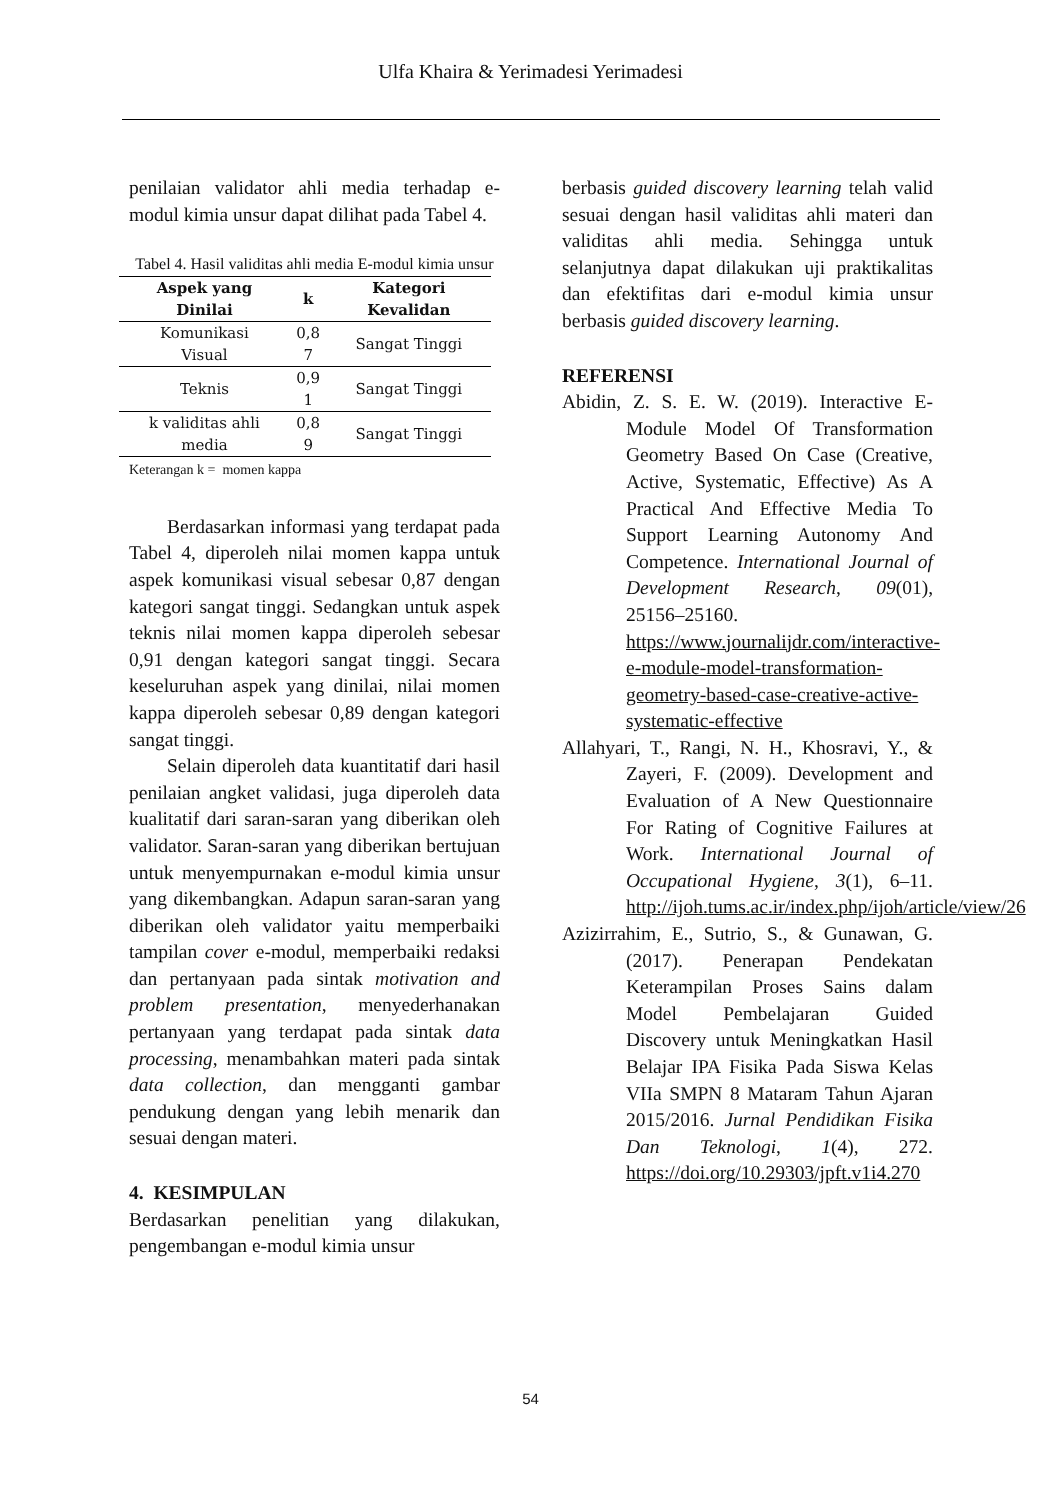Ulfa Khaira & Yerimadesi Yerimadesi
penilaian validator ahli media terhadap e-modul kimia unsur dapat dilihat pada Tabel 4.
Tabel 4. Hasil validitas ahli media E-modul kimia unsur
| Aspek yang Dinilai | k | Kategori Kevalidan |
| --- | --- | --- |
| Komunikasi Visual | 0,8 7 | Sangat Tinggi |
| Teknis | 0,9 1 | Sangat Tinggi |
| k validitas ahli media | 0,8 9 | Sangat Tinggi |
Keterangan k = momen kappa
Berdasarkan informasi yang terdapat pada Tabel 4, diperoleh nilai momen kappa untuk aspek komunikasi visual sebesar 0,87 dengan kategori sangat tinggi. Sedangkan untuk aspek teknis nilai momen kappa diperoleh sebesar 0,91 dengan kategori sangat tinggi. Secara keseluruhan aspek yang dinilai, nilai momen kappa diperoleh sebesar 0,89 dengan kategori sangat tinggi.
Selain diperoleh data kuantitatif dari hasil penilaian angket validasi, juga diperoleh data kualitatif dari saran-saran yang diberikan oleh validator. Saran-saran yang diberikan bertujuan untuk menyempurnakan e-modul kimia unsur yang dikembangkan. Adapun saran-saran yang diberikan oleh validator yaitu memperbaiki tampilan cover e-modul, memperbaiki redaksi dan pertanyaan pada sintak motivation and problem presentation, menyederhanakan pertanyaan yang terdapat pada sintak data processing, menambahkan materi pada sintak data collection, dan mengganti gambar pendukung dengan yang lebih menarik dan sesuai dengan materi.
4. KESIMPULAN
Berdasarkan penelitian yang dilakukan, pengembangan e-modul kimia unsur
berbasis guided discovery learning telah valid sesuai dengan hasil validitas ahli materi dan validitas ahli media. Sehingga untuk selanjutnya dapat dilakukan uji praktikalitas dan efektifitas dari e-modul kimia unsur berbasis guided discovery learning.
REFERENSI
Abidin, Z. S. E. W. (2019). Interactive E-Module Model Of Transformation Geometry Based On Case (Creative, Active, Systematic, Effective) As A Practical And Effective Media To Support Learning Autonomy And Competence. International Journal of Development Research, 09(01), 25156–25160. https://www.journalijdr.com/interactive-e-module-model-transformation-geometry-based-case-creative-active-systematic-effective
Allahyari, T., Rangi, N. H., Khosravi, Y., & Zayeri, F. (2009). Development and Evaluation of A New Questionnaire For Rating of Cognitive Failures at Work. International Journal of Occupational Hygiene, 3(1), 6–11. http://ijoh.tums.ac.ir/index.php/ijoh/article/view/26
Azizirrahim, E., Sutrio, S., & Gunawan, G. (2017). Penerapan Pendekatan Keterampilan Proses Sains dalam Model Pembelajaran Guided Discovery untuk Meningkatkan Hasil Belajar IPA Fisika Pada Siswa Kelas VIIa SMPN 8 Mataram Tahun Ajaran 2015/2016. Jurnal Pendidikan Fisika Dan Teknologi, 1(4), 272. https://doi.org/10.29303/jpft.v1i4.270
54